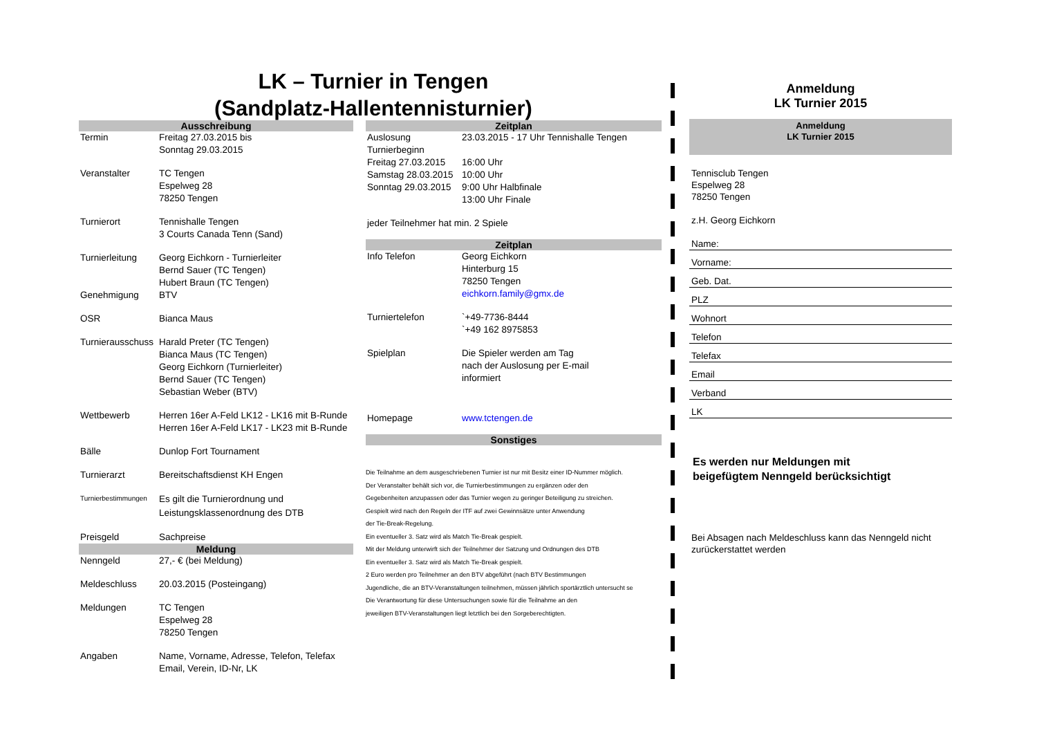LK – Turnier in Tengen
(Sandplatz-Hallentennisturnier)
Ausschreibung
| Termin | Freitag 27.03.2015 bis Sonntag 29.03.2015 |
| Veranstalter | TC Tengen Espelweg 28 78250 Tengen |
| Turnierort | Tennishalle Tengen 3 Courts Canada Tenn (Sand) |
| Turnierleitung | Georg Eichkorn - Turnierleiter Bernd Sauer (TC Tengen) Hubert Braun (TC Tengen) |
| Genehmigung | BTV |
| OSR | Bianca Maus |
| Turnierausschuss | Harald Preter (TC Tengen) Bianca Maus (TC Tengen) Georg Eichkorn (Turnierleiter) Bernd Sauer (TC Tengen) Sebastian Weber (BTV) |
| Wettbewerb | Herren 16er A-Feld LK12 - LK16 mit B-Runde Herren 16er A-Feld LK17 - LK23 mit B-Runde |
| Bälle | Dunlop Fort Tournament |
| Turnierarzt | Bereitschaftsdienst KH Engen |
| Turnierbestimmungen | Es gilt die Turnierordnung und Leistungsklassenordnung des DTB |
| Preisgeld | Sachpreise |
Meldung
| Nenngeld | 27,- € (bei Meldung) |
| Meldeschluss | 20.03.2015 (Posteingang) |
| Meldungen | TC Tengen Espelweg 28 78250 Tengen |
| Angaben | Name, Vorname, Adresse, Telefon, Telefax Email, Verein, ID-Nr, LK |
Zeitplan
| Auslosung | 23.03.2015 - 17 Uhr Tennishalle Tengen |
| Turnierbeginn | |
| Freitag 27.03.2015 | 16:00 Uhr |
| Samstag 28.03.2015 | 10:00 Uhr |
| Sonntag 29.03.2015 | 9:00 Uhr Halbfinale 13:00 Uhr Finale |
| jeder Teilnehmer hat min. 2 Spiele | |
Zeitplan
| Info Telefon | Georg Eichkorn Hinterburg 15 78250 Tengen eichkorn.family@gmx.de |
| Turniertelefon | `+49-7736-8444 `+49 162 8975853 |
| Spielplan | Die Spieler werden am Tag nach der Auslosung per E-mail informiert |
| Homepage | www.tctengen.de |
Sonstiges
Die Teilnahme an dem ausgeschriebenen Turnier ist nur mit Besitz einer ID-Nummer möglich.
Der Veranstalter behält sich vor, die Turnierbestimmungen zu ergänzen oder den
Gegebenheiten anzupassen oder das Turnier wegen zu geringer Beteiligung zu streichen.
Gespielt wird nach den Regeln der ITF auf zwei Gewinnsätze unter Anwendung
der Tie-Break-Regelung.
Ein eventueller 3. Satz wird als Match Tie-Break gespielt.
Mit der Meldung unterwirft sich der Teilnehmer der Satzung und Ordnungen des DTB
Ein eventueller 3. Satz wird als Match Tie-Break gespielt.
2 Euro werden pro Teilnehmer an den BTV abgeführt (nach BTV Bestimmungen
Jugendliche, die an BTV-Veranstaltungen teilnehmen, müssen jährlich sportärztlich untersucht se
Die Verantwortung für diese Untersuchungen sowie für die Teilnahme an den
jeweiligen BTV-Veranstaltungen liegt letztlich bei den Sorgeberechtigten.
Anmeldung
LK Turnier 2015
Anmeldung
LK Turnier 2015
Tennisclub Tengen
Espelweg 28
78250 Tengen
z.H. Georg Eichkorn
Name:
Vorname:
Geb. Dat.
PLZ
Wohnort
Telefon
Telefax
Email
Verband
LK
Es werden nur Meldungen mit
beigefügtem Nenngeld berücksichtigt
Bei Absagen nach Meldeschluss kann das Nenngeld nicht
zurückerstattet werden